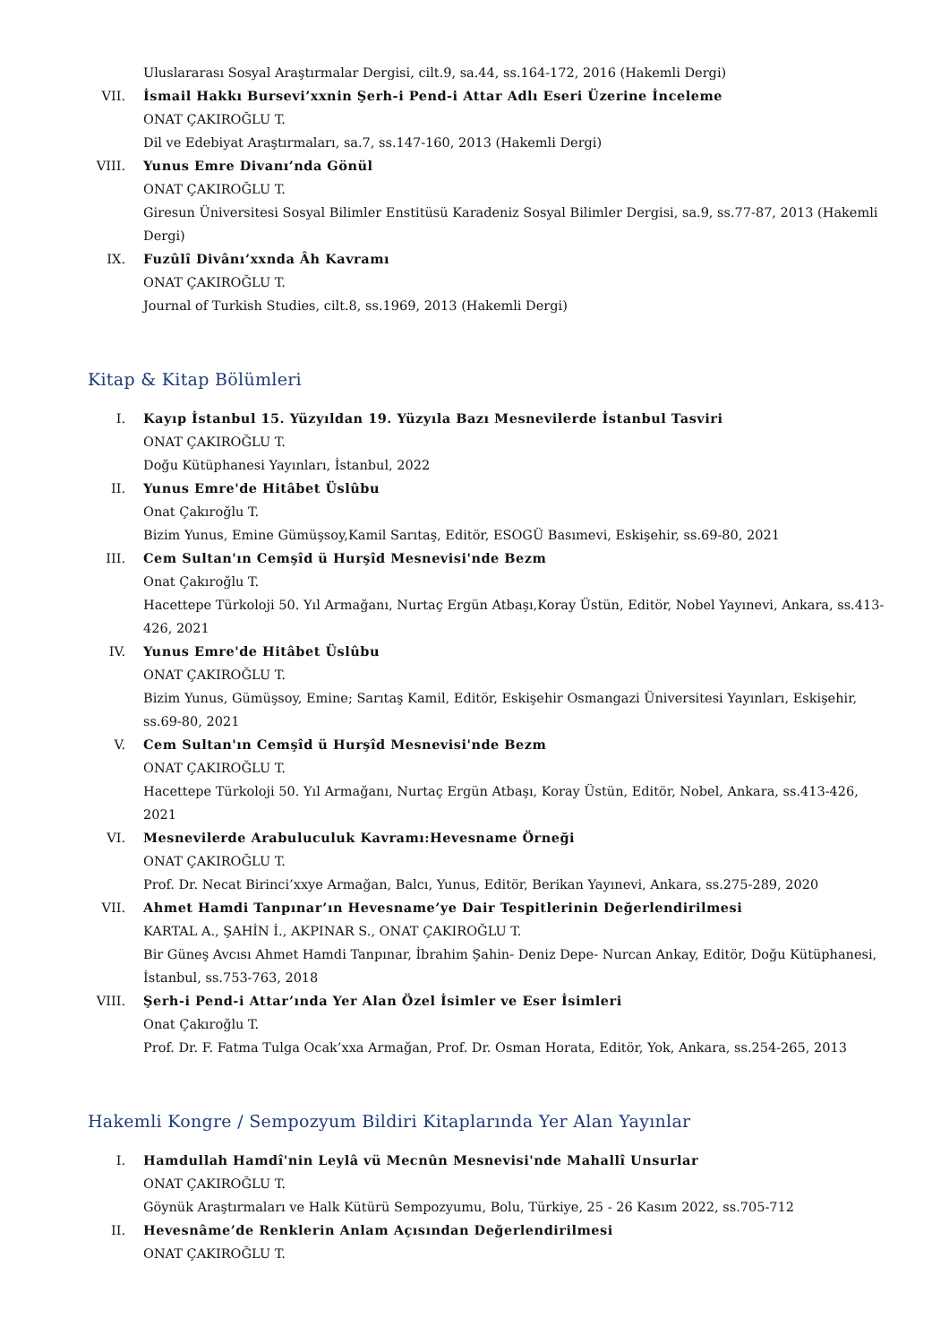Uluslararası Sosyal Araştırmalar Dergisi, cilt.9, sa.44, ss.164-172, 2016 (Hakemli Dergi)
VII. İsmail Hakkı Bursevi’xxnin Şerh-i Pend-i Attar Adlı Eseri Üzerine İnceleme
ONAT ÇAKIROĞLU T.
Dil ve Edebiyat Araştırmaları, sa.7, ss.147-160, 2013 (Hakemli Dergi)
VIII. Yunus Emre Divanı’nda Gönül
ONAT ÇAKIROĞLU T.
Giresun Üniversitesi Sosyal Bilimler Enstitüsü Karadeniz Sosyal Bilimler Dergisi, sa.9, ss.77-87, 2013 (Hakemli Dergi)
IX. Fuzûlî Divânı’xxnda Âh Kavramı
ONAT ÇAKIROĞLU T.
Journal of Turkish Studies, cilt.8, ss.1969, 2013 (Hakemli Dergi)
Kitap & Kitap Bölümleri
I. Kayıp İstanbul 15. Yüzyıldan 19. Yüzyıla Bazı Mesnevilerde İstanbul Tasviri
ONAT ÇAKIROĞLU T.
Doğu Kütüphanesi Yayınları, İstanbul, 2022
II. Yunus Emre'de Hitâbet Üslûbu
Onat Çakıroğlu T.
Bizim Yunus, Emine Gümüşsoy,Kamil Sarıtaş, Editör, ESOGÜ Basımevi, Eskişehir, ss.69-80, 2021
III. Cem Sultan'ın Cemşîd ü Hurşîd Mesnevisi'nde Bezm
Onat Çakıroğlu T.
Hacettepe Türkoloji 50. Yıl Armağanı, Nurtaç Ergün Atbaşı,Koray Üstün, Editör, Nobel Yayınevi, Ankara, ss.413-426, 2021
IV. Yunus Emre'de Hitâbet Üslûbu
ONAT ÇAKIROĞLU T.
Bizim Yunus, Gümüşsoy, Emine; Sarıtaş Kamil, Editör, Eskişehir Osmangazi Üniversitesi Yayınları, Eskişehir, ss.69-80, 2021
V. Cem Sultan'ın Cemşîd ü Hurşîd Mesnevisi'nde Bezm
ONAT ÇAKIROĞLU T.
Hacettepe Türkoloji 50. Yıl Armağanı, Nurtaç Ergün Atbaşı, Koray Üstün, Editör, Nobel, Ankara, ss.413-426, 2021
VI. Mesnevilerde Arabuluculuk Kavramı:Hevesname Örneği
ONAT ÇAKIROĞLU T.
Prof. Dr. Necat Birinci’xxye Armağan, Balcı, Yunus, Editör, Berikan Yayınevi, Ankara, ss.275-289, 2020
VII. Ahmet Hamdi Tanpınar’ın Hevesname’ye Dair Tespitlerinin Değerlendirilmesi
KARTAL A., ŞAHİN İ., AKPINAR S., ONAT ÇAKIROĞLU T.
Bir Güneş Avcısı Ahmet Hamdi Tanpınar, İbrahim Şahin- Deniz Depe- Nurcan Ankay, Editör, Doğu Kütüphanesi, İstanbul, ss.753-763, 2018
VIII. Şerh-i Pend-i Attar’ında Yer Alan Özel İsimler ve Eser İsimleri
Onat Çakıroğlu T.
Prof. Dr. F. Fatma Tulga Ocak’xxa Armağan, Prof. Dr. Osman Horata, Editör, Yok, Ankara, ss.254-265, 2013
Hakemli Kongre / Sempozyum Bildiri Kitaplarında Yer Alan Yayınlar
I. Hamdullah Hamdî'nin Leylâ vü Mecnûn Mesnevisi'nde Mahallî Unsurlar
ONAT ÇAKIROĞLU T.
Göynük Araştırmaları ve Halk Kütürü Sempozyumu, Bolu, Türkiye, 25 - 26 Kasım 2022, ss.705-712
II. Hevesnâme’de Renklerin Anlam Açısından Değerlendirilmesi
ONAT ÇAKIROĞLU T.